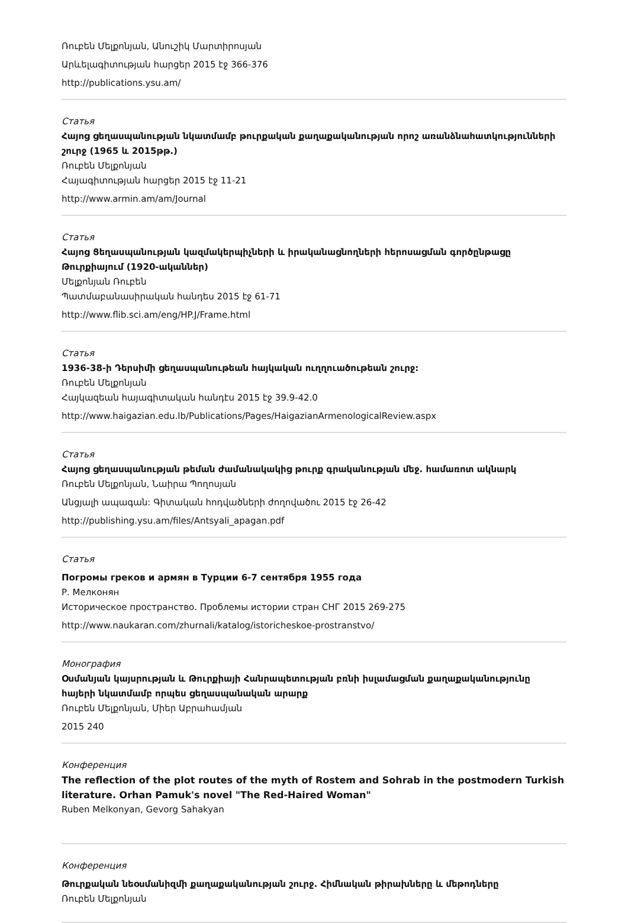Ռուբեն Մելքոնյան, Անուշիկ Մարտիրոսյան
Արևելագիտության հարցեր 2015 էջ 366-376
http://publications.ysu.am/
Статья
Հայոց ցեղասպանության նկատմամբ թուրքական քաղաքականության որոշ առանձնահատկությունների շուրջ (1965 և 2015թթ.)
Ռուբեն Մելքոնյան
Հայագիտության հարցեր 2015 էջ 11-21
http://www.armin.am/am/Journal
Статья
Հայոց Ցեղասպանության կազմակերպիչների և իրականացնողների հերոսացման գործընթացը Թուրքիայում (1920-ականներ)
Մելքոնյան Ռուբեն
Պատմաբանասիրական հանդես 2015 էջ 61-71
http://www.flib.sci.am/eng/HP.J/Frame.html
Статья
1936-38-ի Դերսիմի ցեղասպանութեան հայկական ուղղուածութեան շուրջ:
Ռուբեն Մելքոնյան
Հայկազեան հայագիտական հանդէս 2015 էջ 39.9-42.0
http://www.haigazian.edu.lb/Publications/Pages/HaigazianArmenologicalReview.aspx
Статья
Հայոց ցեղասպանության թեման ժամանակակից թուրք գրականության մեջ. համառոտ ակնարկ
Ռուբեն Մելքոնյան, Նաիրա Պողոսյան
Անցյալի ապագան: Գիտական հոդվածների ժողովածու 2015 էջ 26-42
http://publishing.ysu.am/files/Antsyali_apagan.pdf
Статья
Погромы греков и армян в Турции 6-7 сентября 1955 года
Р. Мелконян
Историческое пространство. Проблемы истории стран СНГ 2015 269-275
http://www.naukaran.com/zhurnali/katalog/istoricheskoe-prostranstvo/
Монография
Օսմանյան կայսրության և Թուրքիայի Հանրապետության բռնի իսլամացման քաղաքականությունը հայերի նկատմամբ որպես ցեղասպանական արարք
Ռուբեն Մելքոնյան, Միեր Աբրահամյան
2015 240
Конференция
The reflection of the plot routes of the myth of Rostem and Sohrab in the postmodern Turkish literature. Orhan Pamuk's novel "The Red-Haired Woman"
Ruben Melkonyan, Gevorg Sahakyan
Конференция
Թուրքական նեօսմանիզմի քաղաքականության շուրջ. Հիմնական թիրախները և մեթոդները
Ռուբեն Մելքոնյան